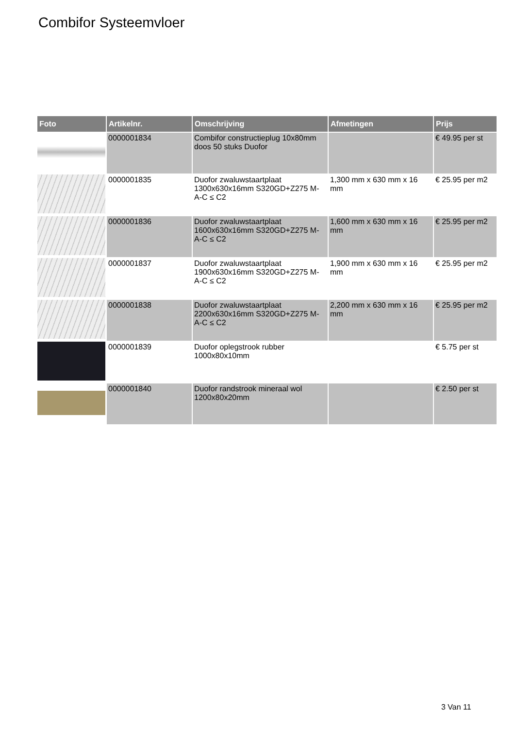Combifor Systeemvloer
| Foto | Artikelnr. | Omschrijving | Afmetingen | Prijs |
| --- | --- | --- | --- | --- |
| | 0000001834 | Combifor constructieplug 10x80mm doos 50 stuks Duofor | | € 49.95 per st |
| | 0000001835 | Duofor zwaluwstaartplaat 1300x630x16mm S320GD+Z275 M-A-C ≤ C2 | 1,300 mm x 630 mm x 16 mm | € 25.95 per m2 |
| | 0000001836 | Duofor zwaluwstaartplaat 1600x630x16mm S320GD+Z275 M-A-C ≤ C2 | 1,600 mm x 630 mm x 16 mm | € 25.95 per m2 |
| | 0000001837 | Duofor zwaluwstaartplaat 1900x630x16mm S320GD+Z275 M-A-C ≤ C2 | 1,900 mm x 630 mm x 16 mm | € 25.95 per m2 |
| | 0000001838 | Duofor zwaluwstaartplaat 2200x630x16mm S320GD+Z275 M-A-C ≤ C2 | 2,200 mm x 630 mm x 16 mm | € 25.95 per m2 |
| | 0000001839 | Duofor oplegstrook rubber 1000x80x10mm | | € 5.75 per st |
| | 0000001840 | Duofor randstrook mineraal wol 1200x80x20mm | | € 2.50 per st |
3 Van 11